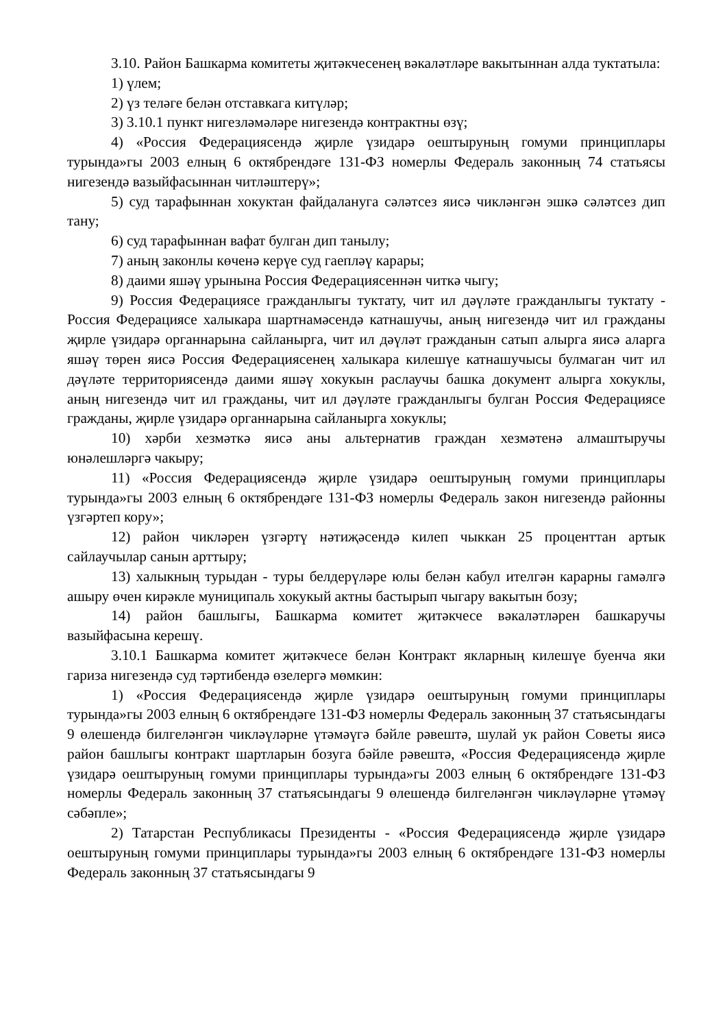3.10. Район Башкарма комитеты җитәкчесенең вәкаләтләре вакытыннан алда туктатыла:
1) үлем;
2) үз теләге белән отставкага китүләр;
3) 3.10.1 пункт нигезләмәләре нигезендә контрактны өзү;
4) «Россия Федерациясендә җирле үзидарә оештыруның гомуми принциплары турында»гы 2003 елның 6 октябрендәге 131-ФЗ номерлы Федераль законның 74 статьясы нигезендә вазыйфасыннан читләштерү»;
5) суд тарафыннан хокуктан файдалануга сәләтсез яисә чикләнгән эшкә сәләтсез дип тану;
6) суд тарафыннан вафат булган дип танылу;
7) аның законлы көченә керүе суд гаепләү карары;
8) даими яшәү урынына Россия Федерациясеннән читкә чыгу;
9) Россия Федерациясе гражданлыгы туктату, чит ил дәүләте гражданлыгы туктату - Россия Федерациясе халыкара шартнамәсендә катнашучы, аның нигезендә чит ил гражданы җирле үзидарә органнарына сайланырга, чит ил дәүләт гражданын сатып алырга яисә аларга яшәү төрен яисә Россия Федерациясенең халыкара килешүе катнашучысы булмаган чит ил дәүләте территориясендә даими яшәү хокукын раслаучы башка документ алырга хокуклы, аның нигезендә чит ил гражданы, чит ил дәүләте гражданлыгы булган Россия Федерациясе гражданы, җирле үзидарә органнарына сайланырга хокуклы;
10) хәрби хезмәткә яисә аны альтернатив граждан хезмәтенә алмаштыручы юнәлешләргә чакыру;
11) «Россия Федерациясендә җирле үзидарә оештыруның гомуми принциплары турында»гы 2003 елның 6 октябрендәге 131-ФЗ номерлы Федераль закон нигезендә районны үзгәртеп кору»;
12) район чикләрен үзгәртү нәтиҗәсендә килеп чыккан 25 проценттан артык сайлаучылар санын арттыру;
13) халыкның турыдан - туры белдерүләре юлы белән кабул ителгән карарны гамәлгә ашыру өчен кирәкле муниципаль хокукый актны бастырып чыгару вакытын бозу;
14) район башлыгы, Башкарма комитет җитәкчесе вәкаләтләрен башкаручы вазыйфасына керешү.
3.10.1 Башкарма комитет җитәкчесе белән Контракт якларның килешүе буенча яки гариза нигезендә суд тәртибендә өзелергә мөмкин:
1) «Россия Федерациясендә җирле үзидарә оештыруның гомуми принциплары турында»гы 2003 елның 6 октябрендәге 131-ФЗ номерлы Федераль законның 37 статьясындагы 9 өлешендә билгеләнгән чикләүләрне үтәмәүгә бәйле рәвештә, шулай ук район Советы яисә район башлыгы контракт шартларын бозуга бәйле рәвештә, «Россия Федерациясендә җирле үзидарә оештыруның гомуми принциплары турында»гы 2003 елның 6 октябрендәге 131-ФЗ номерлы Федераль законның 37 статьясындагы 9 өлешендә билгеләнгән чикләүләрне үтәмәү сәбәпле»;
2) Татарстан Республикасы Президенты - «Россия Федерациясендә җирле үзидарә оештыруның гомуми принциплары турында»гы 2003 елның 6 октябрендәге 131-ФЗ номерлы Федераль законның 37 статьясындагы 9